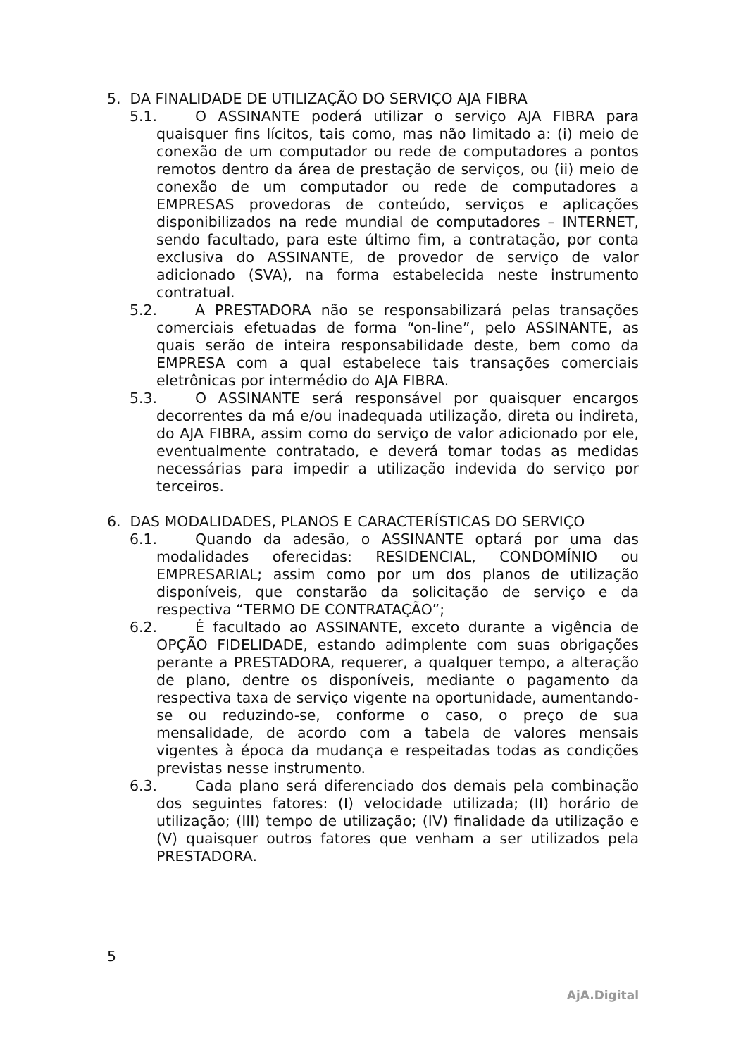5. DA FINALIDADE DE UTILIZAÇÃO DO SERVIÇO AJA FIBRA
5.1. O ASSINANTE poderá utilizar o serviço AJA FIBRA para quaisquer fins lícitos, tais como, mas não limitado a: (i) meio de conexão de um computador ou rede de computadores a pontos remotos dentro da área de prestação de serviços, ou (ii) meio de conexão de um computador ou rede de computadores a EMPRESAS provedoras de conteúdo, serviços e aplicações disponibilizados na rede mundial de computadores – INTERNET, sendo facultado, para este último fim, a contratação, por conta exclusiva do ASSINANTE, de provedor de serviço de valor adicionado (SVA), na forma estabelecida neste instrumento contratual.
5.2. A PRESTADORA não se responsabilizará pelas transações comerciais efetuadas de forma “on-line”, pelo ASSINANTE, as quais serão de inteira responsabilidade deste, bem como da EMPRESA com a qual estabelece tais transações comerciais eletrônicas por intermédio do AJA FIBRA.
5.3. O ASSINANTE será responsável por quaisquer encargos decorrentes da má e/ou inadequada utilização, direta ou indireta, do AJA FIBRA, assim como do serviço de valor adicionado por ele, eventualmente contratado, e deverá tomar todas as medidas necessárias para impedir a utilização indevida do serviço por terceiros.
6. DAS MODALIDADES, PLANOS E CARACTERÍSTICAS DO SERVIÇO
6.1. Quando da adesão, o ASSINANTE optará por uma das modalidades oferecidas: RESIDENCIAL, CONDOMÍNIO ou EMPRESARIAL; assim como por um dos planos de utilização disponíveis, que constarão da solicitação de serviço e da respectiva “TERMO DE CONTRATAÇÃO”;
6.2. É facultado ao ASSINANTE, exceto durante a vigência de OPÇÃO FIDELIDADE, estando adimplente com suas obrigações perante a PRESTADORA, requerer, a qualquer tempo, a alteração de plano, dentre os disponíveis, mediante o pagamento da respectiva taxa de serviço vigente na oportunidade, aumentando-se ou reduzindo-se, conforme o caso, o preço de sua mensalidade, de acordo com a tabela de valores mensais vigentes à época da mudança e respeitadas todas as condições previstas nesse instrumento.
6.3. Cada plano será diferenciado dos demais pela combinação dos seguintes fatores: (I) velocidade utilizada; (II) horário de utilização; (III) tempo de utilização; (IV) finalidade da utilização e (V) quaisquer outros fatores que venham a ser utilizados pela PRESTADORA.
5
AjA.Digital